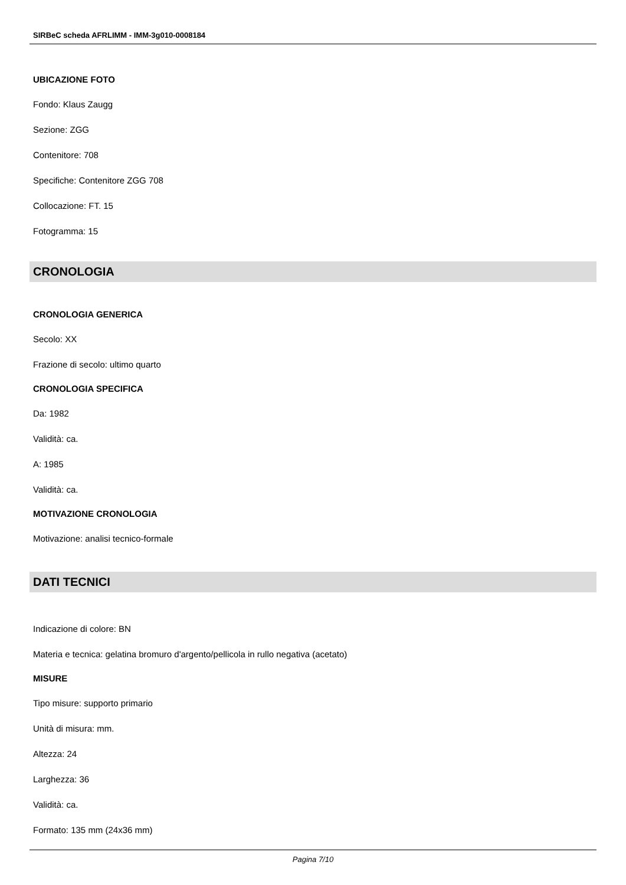SIRBeC scheda AFRLIMM - IMM-3g010-0008184
UBICAZIONE FOTO
Fondo: Klaus Zaugg
Sezione: ZGG
Contenitore: 708
Specifiche: Contenitore ZGG 708
Collocazione: FT. 15
Fotogramma: 15
CRONOLOGIA
CRONOLOGIA GENERICA
Secolo: XX
Frazione di secolo: ultimo quarto
CRONOLOGIA SPECIFICA
Da: 1982
Validità: ca.
A: 1985
Validità: ca.
MOTIVAZIONE CRONOLOGIA
Motivazione: analisi tecnico-formale
DATI TECNICI
Indicazione di colore: BN
Materia e tecnica: gelatina bromuro d'argento/pellicola in rullo negativa (acetato)
MISURE
Tipo misure: supporto primario
Unità di misura: mm.
Altezza: 24
Larghezza: 36
Validità: ca.
Formato: 135 mm (24x36 mm)
Pagina 7/10